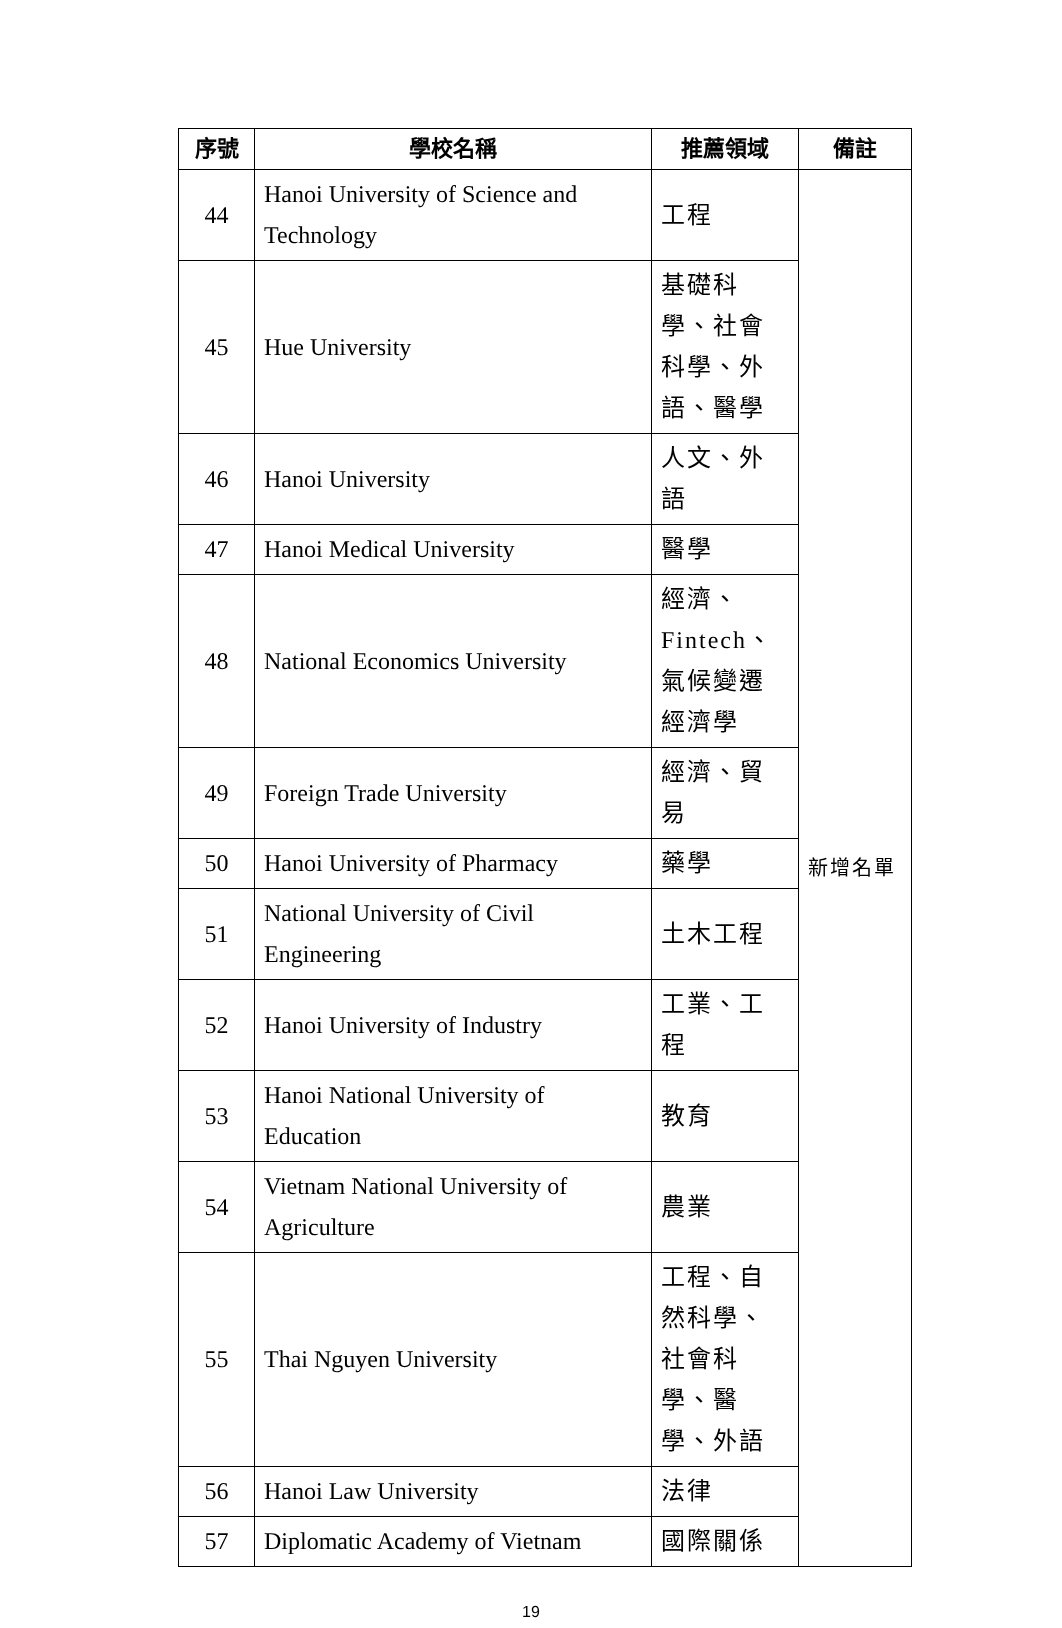| 序號 | 學校名稱 | 推薦領域 | 備註 |
| --- | --- | --- | --- |
| 44 | Hanoi University of Science and Technology | 工程 | 新增名單 |
| 45 | Hue University | 基礎科學、社會科學、外語、醫學 | |
| 46 | Hanoi University | 人文、外語 | |
| 47 | Hanoi Medical University | 醫學 | |
| 48 | National Economics University | 經濟、Fintech、氣候變遷經濟學 | |
| 49 | Foreign Trade University | 經濟、貿易 | |
| 50 | Hanoi University of Pharmacy | 藥學 | |
| 51 | National University of Civil Engineering | 土木工程 | |
| 52 | Hanoi University of Industry | 工業、工程 | |
| 53 | Hanoi National University of Education | 教育 | |
| 54 | Vietnam National University of Agriculture | 農業 | |
| 55 | Thai Nguyen University | 工程、自然科學、社會科學、醫學、外語 | |
| 56 | Hanoi Law University | 法律 | |
| 57 | Diplomatic Academy of Vietnam | 國際關係 | |
19